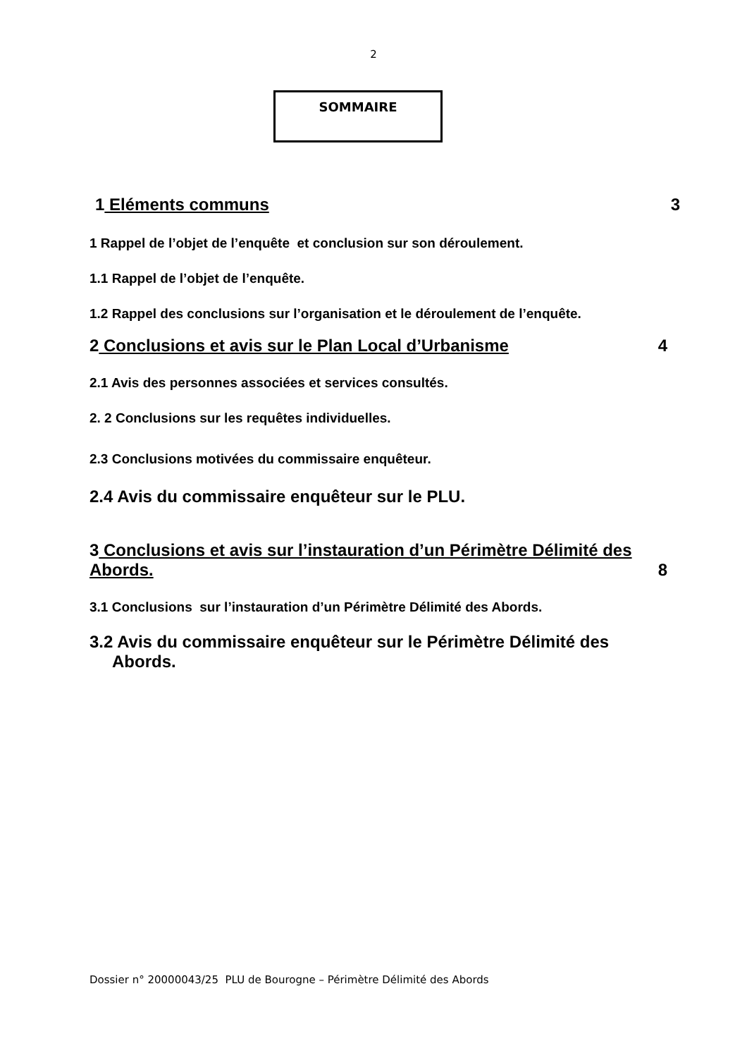2
SOMMAIRE
1 Eléments communs 3
1 Rappel de l’objet de l’enquête et conclusion sur son déroulement.
1.1 Rappel de l’objet de l’enquête.
1.2 Rappel des conclusions sur l’organisation et le déroulement de l’enquête.
2 Conclusions et avis sur le Plan Local d’Urbanisme 4
2.1 Avis des personnes associées et services consultés.
2. 2 Conclusions sur les requêtes individuelles.
2.3 Conclusions motivées du commissaire enquêteur.
2.4 Avis du commissaire enquêteur sur le PLU.
3 Conclusions et avis sur l’instauration d’un Périmètre Délimité des
Abords. 8
3.1 Conclusions sur l’instauration d’un Périmètre Délimité des Abords.
3.2 Avis du commissaire enquêteur sur le Périmètre Délimité des
Abords.
Dossier n° 20000043/25 PLU de Bourogne – Périmètre Délimité des Abords